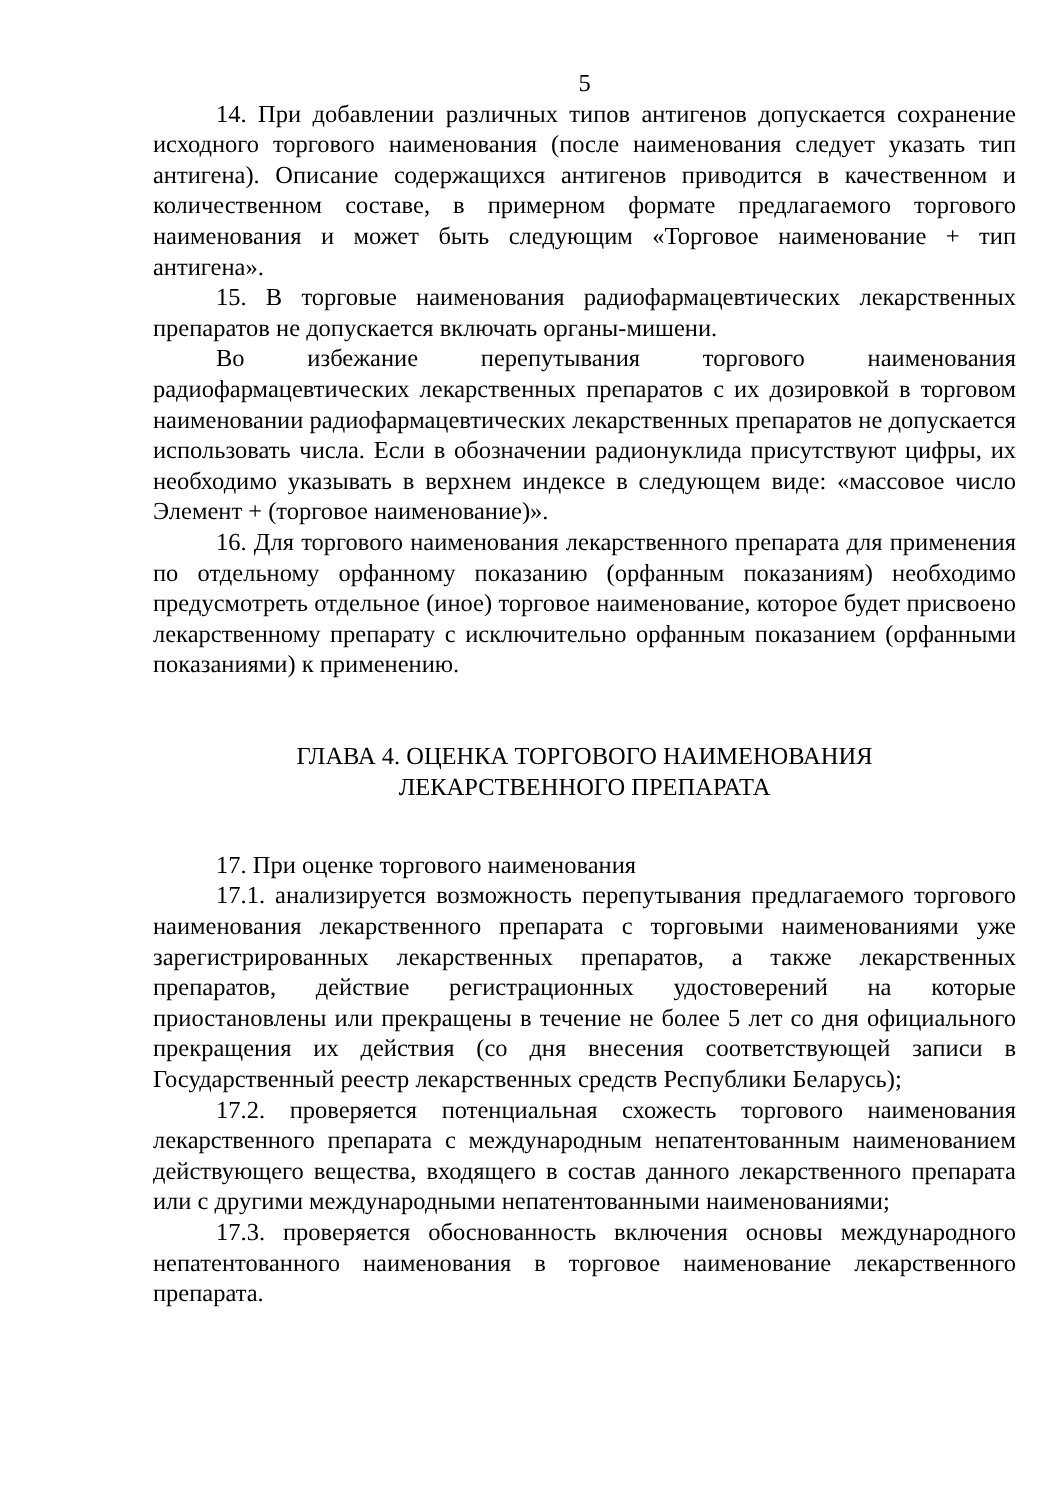5
14. При добавлении различных типов антигенов допускается сохранение исходного торгового наименования (после наименования следует указать тип антигена). Описание содержащихся антигенов приводится в качественном и количественном составе, в примерном формате предлагаемого торгового наименования и может быть следующим «Торговое наименование + тип антигена».
15. В торговые наименования радиофармацевтических лекарственных препаратов не допускается включать органы-мишени.
Во избежание перепутывания торгового наименования радиофармацевтических лекарственных препаратов с их дозировкой в торговом наименовании радиофармацевтических лекарственных препаратов не допускается использовать числа. Если в обозначении радионуклида присутствуют цифры, их необходимо указывать в верхнем индексе в следующем виде: «массовое число Элемент + (торговое наименование)».
16. Для торгового наименования лекарственного препарата для применения по отдельному орфанному показанию (орфанным показаниям) необходимо предусмотреть отдельное (иное) торговое наименование, которое будет присвоено лекарственному препарату с исключительно орфанным показанием (орфанными показаниями) к применению.
ГЛАВА 4. ОЦЕНКА ТОРГОВОГО НАИМЕНОВАНИЯ
ЛЕКАРСТВЕННОГО ПРЕПАРАТА
17. При оценке торгового наименования
17.1. анализируется возможность перепутывания предлагаемого торгового наименования лекарственного препарата с торговыми наименованиями уже зарегистрированных лекарственных препаратов, а также лекарственных препаратов, действие регистрационных удостоверений на которые приостановлены или прекращены в течение не более 5 лет со дня официального прекращения их действия (со дня внесения соответствующей записи в Государственный реестр лекарственных средств Республики Беларусь);
17.2. проверяется потенциальная схожесть торгового наименования лекарственного препарата с международным непатентованным наименованием действующего вещества, входящего в состав данного лекарственного препарата или с другими международными непатентованными наименованиями;
17.3. проверяется обоснованность включения основы международного непатентованного наименования в торговое наименование лекарственного препарата.